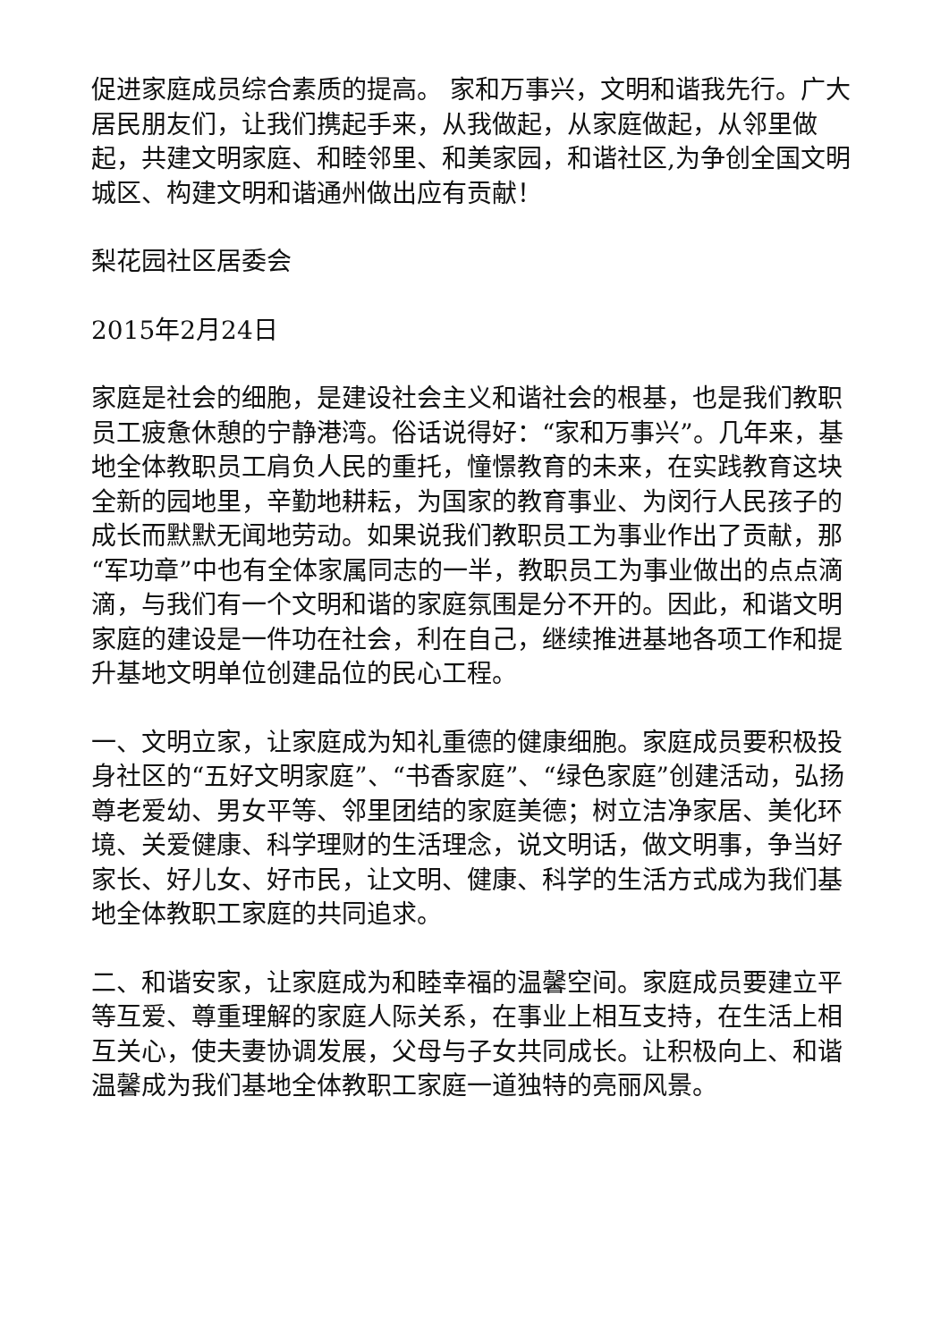促进家庭成员综合素质的提高。 家和万事兴，文明和谐我先行。广大居民朋友们，让我们携起手来，从我做起，从家庭做起，从邻里做起，共建文明家庭、和睦邻里、和美家园，和谐社区,为争创全国文明城区、构建文明和谐通州做出应有贡献！
梨花园社区居委会
2015年2月24日
家庭是社会的细胞，是建设社会主义和谐社会的根基，也是我们教职员工疲惫休憩的宁静港湾。俗话说得好：“家和万事兴”。几年来，基地全体教职员工肩负人民的重托，憧憬教育的未来，在实践教育这块全新的园地里，辛勤地耕耘，为国家的教育事业、为闵行人民孩子的成长而默默无闻地劳动。如果说我们教职员工为事业作出了贡献，那“军功章”中也有全体家属同志的一半，教职员工为事业做出的点点滴滴，与我们有一个文明和谐的家庭氛围是分不开的。因此，和谐文明家庭的建设是一件功在社会，利在自己，继续推进基地各项工作和提升基地文明单位创建品位的民心工程。
一、文明立家，让家庭成为知礼重德的健康细胞。家庭成员要积极投身社区的“五好文明家庭”、“书香家庭”、“绿色家庭”创建活动，弘扬尊老爱幼、男女平等、邻里团结的家庭美德；树立洁净家居、美化环境、关爱健康、科学理财的生活理念，说文明话，做文明事，争当好家长、好儿女、好市民，让文明、健康、科学的生活方式成为我们基地全体教职工家庭的共同追求。
二、和谐安家，让家庭成为和睦幸福的温馨空间。家庭成员要建立平等互爱、尊重理解的家庭人际关系，在事业上相互支持，在生活上相互关心，使夫妻协调发展，父母与子女共同成长。让积极向上、和谐温馨成为我们基地全体教职工家庭一道独特的亮丽风景。